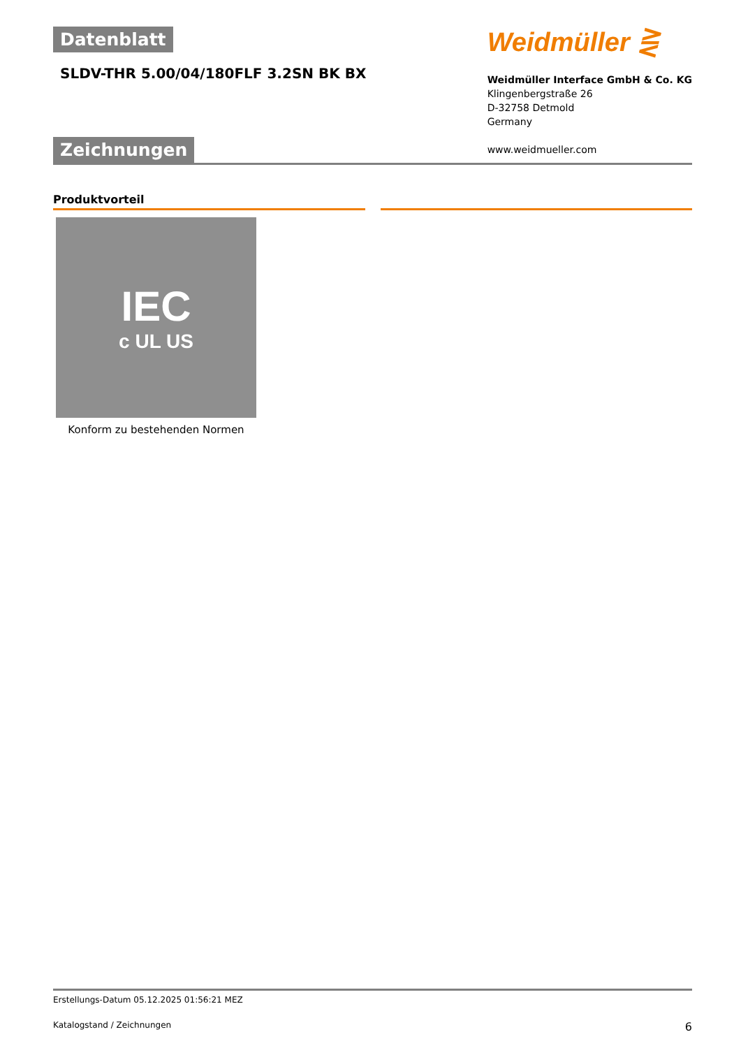Datenblatt
SLDV-THR 5.00/04/180FLF 3.2SN BK BX
Weidmüller ⋛
Weidmüller Interface GmbH & Co. KG
Klingenbergstraße 26
D-32758 Detmold
Germany
www.weidmueller.com
Zeichnungen
Produktvorteil
IEC
c UL US
Konform zu bestehenden Normen
Erstellungs-Datum 05.12.2025 01:56:21 MEZ
Katalogstand / Zeichnungen 6